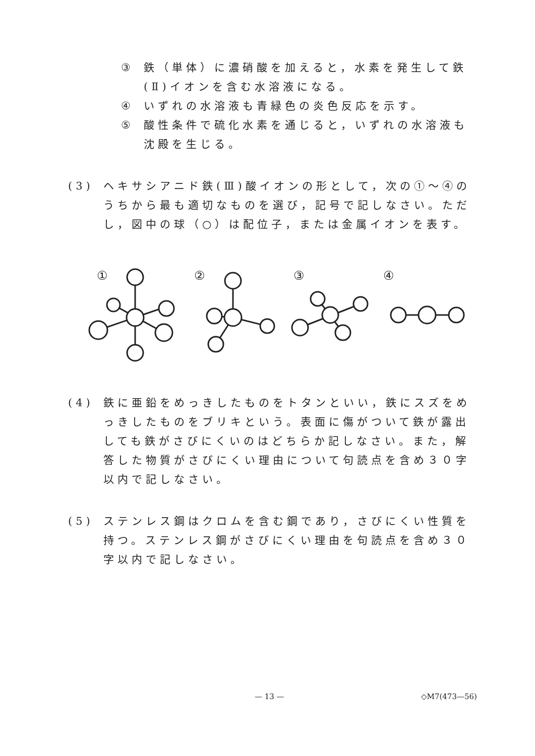③ 鉄（単体）に濃硝酸を加えると，水素を発生して鉄(Ⅱ)イオンを含む水溶液になる。
④ いずれの水溶液も青緑色の炎色反応を示す。
⑤ 酸性条件で硫化水素を通じると，いずれの水溶液も沈殿を生じる。
(3) ヘキサシアニド鉄(Ⅲ)酸イオンの形として，次の①～④のうちから最も適切なものを選び，記号で記しなさい。ただし，図中の球（○）は配位子，または金属イオンを表す。
①
②
③
④
(4) 鉄に亜鉛をめっきしたものをトタンといい，鉄にスズをめっきしたものをブリキという。表面に傷がついて鉄が露出しても鉄がさびにくいのはどちらか記しなさい。また，解答した物質がさびにくい理由について句読点を含め３０字以内で記しなさい。
(5) ステンレス鋼はクロムを含む鋼であり，さびにくい性質を持つ。ステンレス鋼がさびにくい理由を句読点を含め３０字以内で記しなさい。
— 13 — ◇M7(473—56)